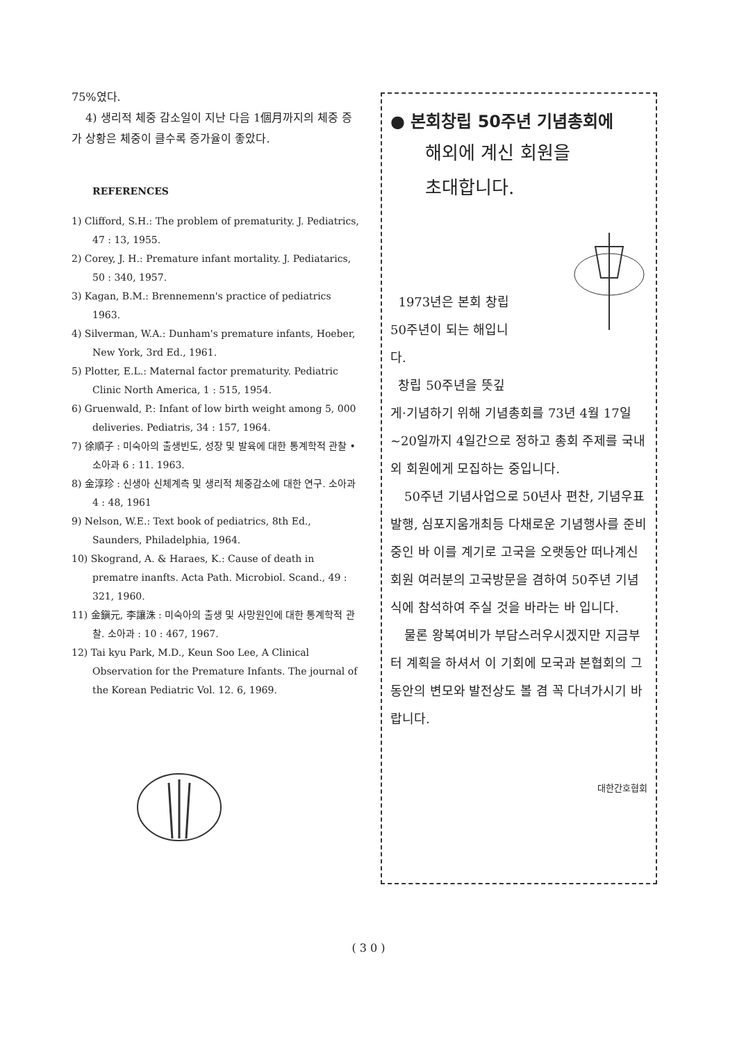75%였다.
4) 생리적 체중 감소일이 지난 다음 1個月까지의 체중 증가 상황은 체중이 클수록 증가율이 좋았다.
REFERENCES
1) Clifford, S.H.: The problem of prematurity. J. Pediatrics, 47 : 13, 1955.
2) Corey, J. H.: Premature infant mortality. J. Pediatarics, 50 : 340, 1957.
3) Kagan, B.M.: Brennemenn's practice of pediatrics 1963.
4) Silverman, W.A.: Dunham's premature infants, Hoeber, New York, 3rd Ed., 1961.
5) Plotter, E.L.: Maternal factor prematurity. Pediatric Clinic North America, 1 : 515, 1954.
6) Gruenwald, P.: Infant of low birth weight among 5, 000 deliveries. Pediatris, 34 : 157, 1964.
7) 徐順子 : 미숙아의 출생빈도, 성장 및 발육에 대한 통계학적 관찰 • 소아과 6 : 11. 1963.
8) 金淳珍 : 신생아 신체계측 및 생리적 체중감소에 대한 연구. 소아과 4 : 48, 1961
9) Nelson, W.E.: Text book of pediatrics, 8th Ed., Saunders, Philadelphia, 1964.
10) Skogrand, A. & Haraes, K.: Cause of death in prematre inanfts. Acta Path. Microbiol. Scand., 49 : 321, 1960.
11) 金鎭元, 李讓洙 : 미숙아의 출생 및 사망원인에 대한 통계학적 관찰. 소아과 : 10 : 467, 1967.
12) Tai kyu Park, M.D., Keun Soo Lee, A Clinical Observation for the Premature Infants. The journal of the Korean Pediatric Vol. 12. 6, 1969.
● 본회창립 50주년 기념총회에
해외에 계신 회원을
초대합니다.
1973년은 본회 창립
50주년이 되는 해입니
다.
창립 50주년을 뜻깊
게·기념하기 위해 기념총회를 73년 4월 17일~20일까지 4일간으로 정하고 총회 주제를 국내외 회원에게 모집하는 중입니다.
50주년 기념사업으로 50년사 편찬, 기념우표발행, 심포지움개최등 다채로운 기념행사를 준비중인 바 이를 계기로 고국을 오랫동안 떠나계신 회원 여러분의 고국방문을 겸하여 50주년 기념식에 참석하여 주실 것을 바라는 바 입니다.
물론 왕복여비가 부담스러우시겠지만 지금부터 계획을 하셔서 이 기회에 모국과 본협회의 그동안의 변모와 발전상도 볼 겸 꼭 다녀가시기 바랍니다.
대한간호협회
( 3 0 )